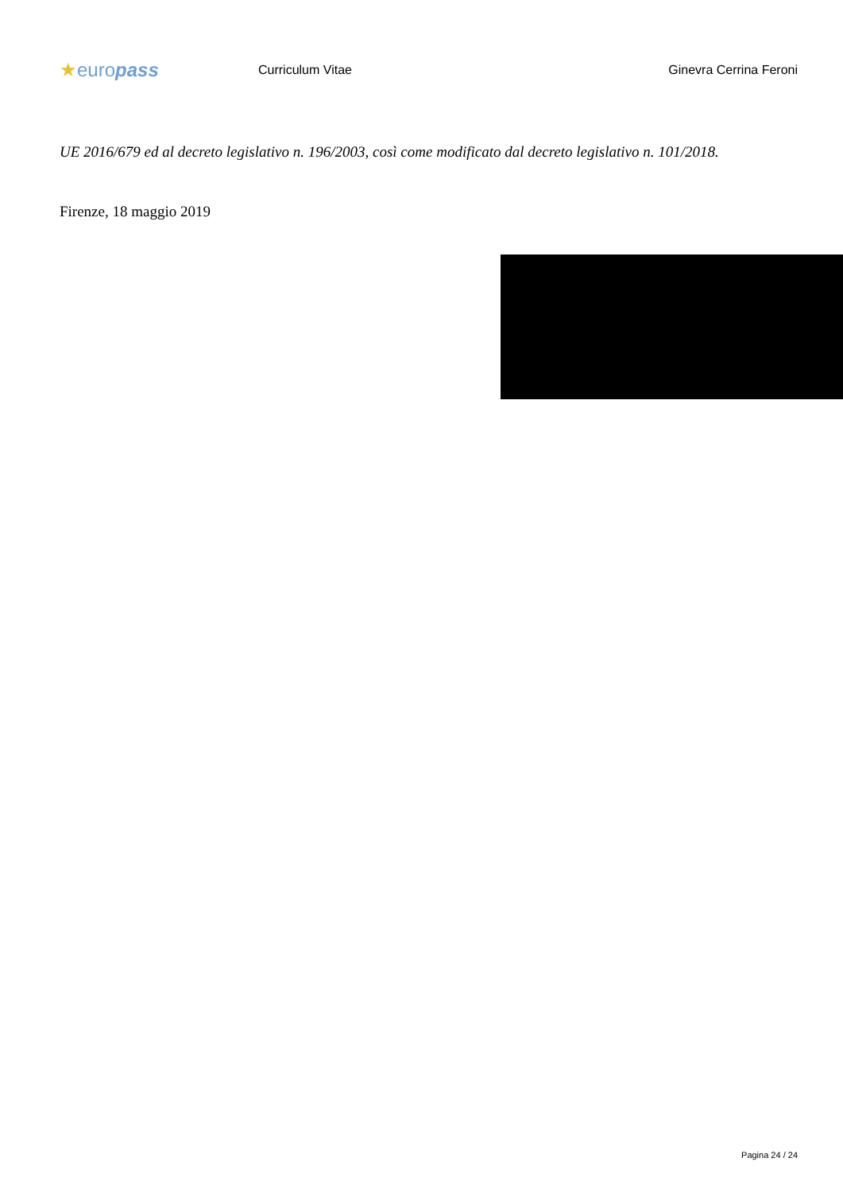★europass
Curriculum Vitae Ginevra Cerrina Feroni
UE 2016/679 ed al decreto legislativo n. 196/2003, così come modificato dal decreto legislativo n. 101/2018.
Firenze, 18 maggio 2019
Pagina 24 / 24